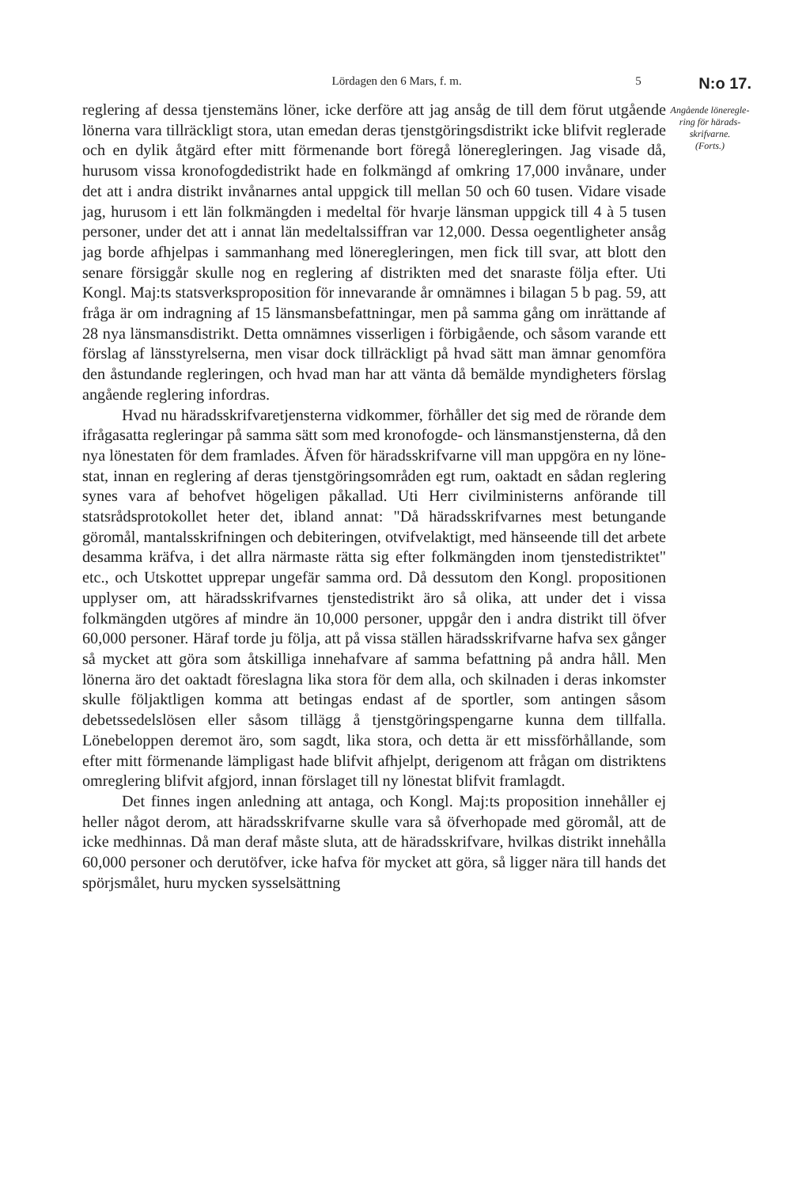Lördagen den 6 Mars, f. m. 5 N:o 17.
Angående löneregle­ring för härads­skrifvarne.
(Forts.)
reglering af dessa tjenstemäns löner, icke derföre att jag ansåg de till dem förut utgående lönerna vara tillräckligt stora, utan emedan deras tjenstgöringsdistrikt icke blifvit reglerade och en dylik åtgärd efter mitt förmenande bort föregå löneregleringen. Jag visade då, hurusom vissa kronofogdedistrikt hade en folkmängd af omkring 17,000 invånare, under det att i andra distrikt invånarnes antal uppgick till mellan 50 och 60 tusen. Vidare visade jag, hurusom i ett län folkmängden i medeltal för hvarje länsman uppgick till 4 à 5 tusen personer, under det att i annat län medeltalssiffran var 12,000. Dessa oegentligheter ansåg jag borde afhjelpas i sammanhang med lönere­gleringen, men fick till svar, att blott den senare försiggår skulle nog en reglering af distrikten med det snaraste följa efter. Uti Kongl. Maj:ts statsverksproposition för innevarande år omnämnes i bilagan 5 b pag. 59, att fråga är om indragning af 15 länsmansbefattningar, men på samma gång om inrättande af 28 nya länsmansdistrikt. Detta omnämnes visserligen i förbigående, och såsom varande ett förslag af länsstyrelserna, men visar dock tillräckligt på hvad sätt man ämnar genomföra den åstundande regleringen, och hvad man har att vänta då bemälde myndigheters förslag angående reglering infordras.
Hvad nu häradsskrifvaretjensterna vidkommer, förhåller det sig med de rörande dem ifrågasatta regleringar på samma sätt som med kronofogde- och länsmanstjensterna, då den nya lönestaten för dem framlades. Äfven för häradsskrifvarne vill man uppgöra en ny löne­stat, innan en reglering af deras tjenstgöringsområden egt rum, oak­tadt en sådan reglering synes vara af behofvet högeligen påkallad. Uti Herr civilministerns anförande till statsrådsprotokollet heter det, ibland annat: "Då häradsskrifvarnes mest betungande göromål, man­talsskrifningen och debiteringen, otvifvelaktigt, med hänseende till det arbete desamma kräfva, i det allra närmaste rätta sig efter folkmäng­den inom tjenstedistriktet" etc., och Utskottet upprepar ungefär samma ord. Då dessutom den Kongl. propositionen upplyser om, att härads­skrifvarnes tjenstedistrikt äro så olika, att under det i vissa folkmäng­den utgöres af mindre än 10,000 personer, uppgår den i andra distrikt till öfver 60,000 personer. Häraf torde ju följa, att på vissa ställen häradsskrifvarne hafva sex gånger så mycket att göra som åtskilliga innehafvare af samma befattning på andra håll. Men lönerna äro det oaktadt föreslagna lika stora för dem alla, och skilnaden i deras in­komster skulle följaktligen komma att betingas endast af de sportler, som antingen såsom debetssedelslösen eller såsom tillägg å tjenstgörings­pengarne kunna dem tillfalla. Lönebeloppen deremot äro, som sagdt, lika stora, och detta är ett missförhållande, som efter mitt förmenande lämpligast hade blifvit afhjelpt, derigenom att frågan om distriktens om­reglering blifvit afgjord, innan förslaget till ny lönestat blifvit framlagdt.
Det finnes ingen anledning att antaga, och Kongl. Maj:ts propo­sition innehåller ej heller något derom, att häradsskrifvarne skulle vara så öfverhopade med göromål, att de icke medhinnas. Då man deraf måste sluta, att de häradsskrifvare, hvilkas distrikt innehålla 60,000 personer och derutöfver, icke hafva för mycket att göra, så ligger nära till hands det spörjsmålet, huru mycken sysselsättning